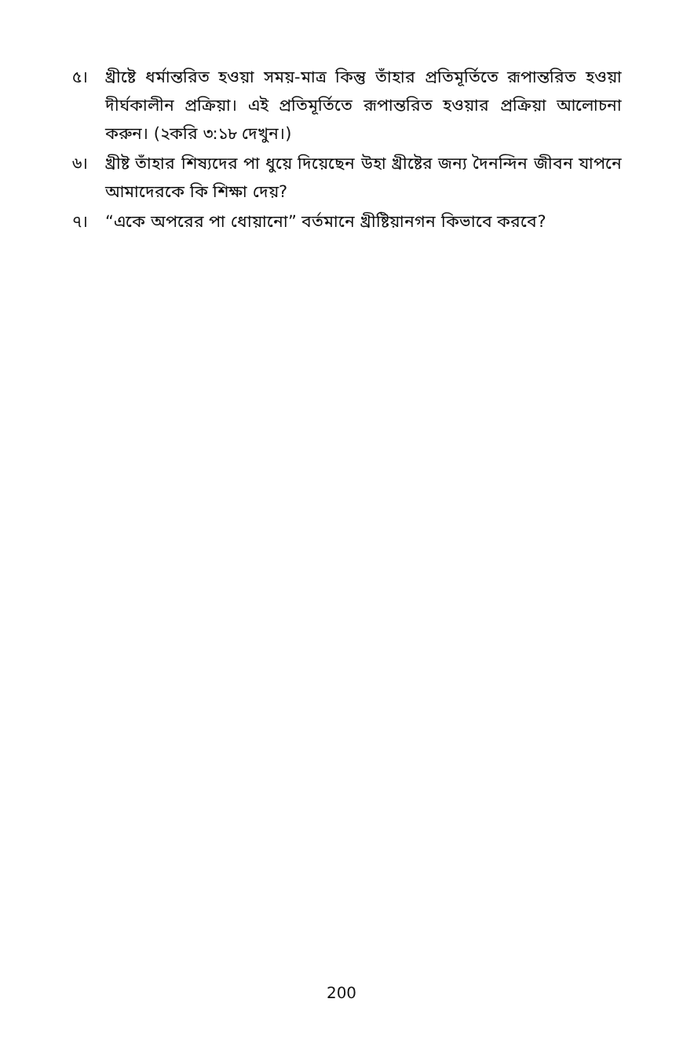৫। খ্রীষ্টে ধর্মান্তরিত হওয়া সময়-মাত্র কিন্তু তাঁহার প্রতিমূর্তিতে রূপান্তরিত হওয়া দীর্ঘকালীন প্রক্রিয়া। এই প্রতিমূর্তিতে রূপান্তরিত হওয়ার প্রক্রিয়া আলোচনা করুন। (২করি ৩:১৮ দেখুন।)
৬। খ্রীষ্ট তাঁহার শিষ্যদের পা ধুয়ে দিয়েছেন উহা খ্রীষ্টের জন্য দৈনন্দিন জীবন যাপনে আমাদেরকে কি শিক্ষা দেয়?
৭। “একে অপরের পা ধোয়ানো” বর্তমানে খ্রীষ্টিয়ানগন কিভাবে করবে?
200